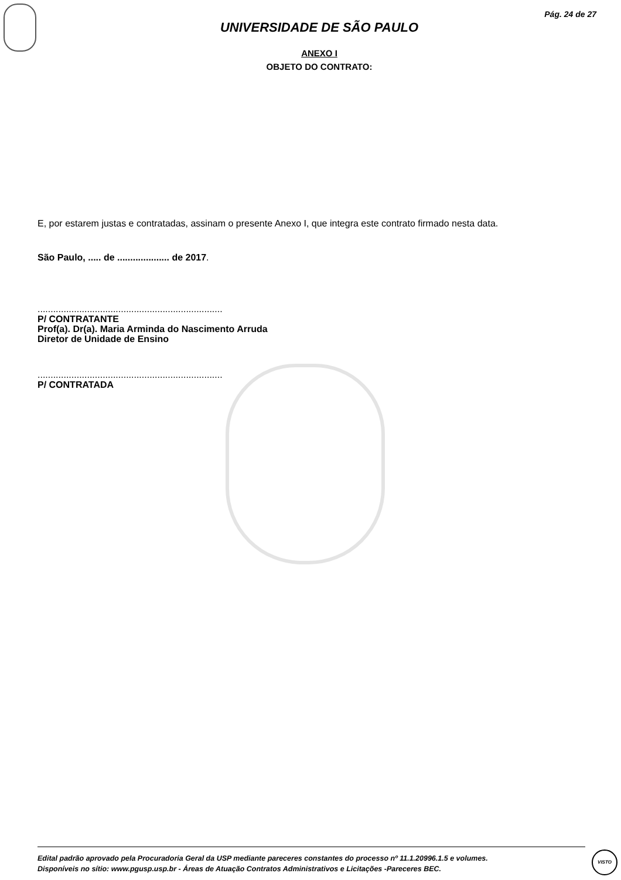Pág. 24 de 27
UNIVERSIDADE DE SÃO PAULO
ANEXO I
OBJETO DO CONTRATO:
E, por estarem justas e contratadas, assinam o presente Anexo I, que integra este contrato firmado nesta data.
São Paulo, ..... de .................... de 2017.
.......................................................................
P/ CONTRATANTE
Prof(a). Dr(a). Maria Arminda do Nascimento Arruda
Diretor de Unidade de Ensino
.......................................................................
P/ CONTRATADA
Edital padrão aprovado pela Procuradoria Geral da USP mediante pareceres constantes do processo nº 11.1.20996.1.5 e volumes.
Disponíveis no sítio: www.pgusp.usp.br - Áreas de Atuação Contratos Administrativos e Licitações -Pareceres BEC.
VISTO